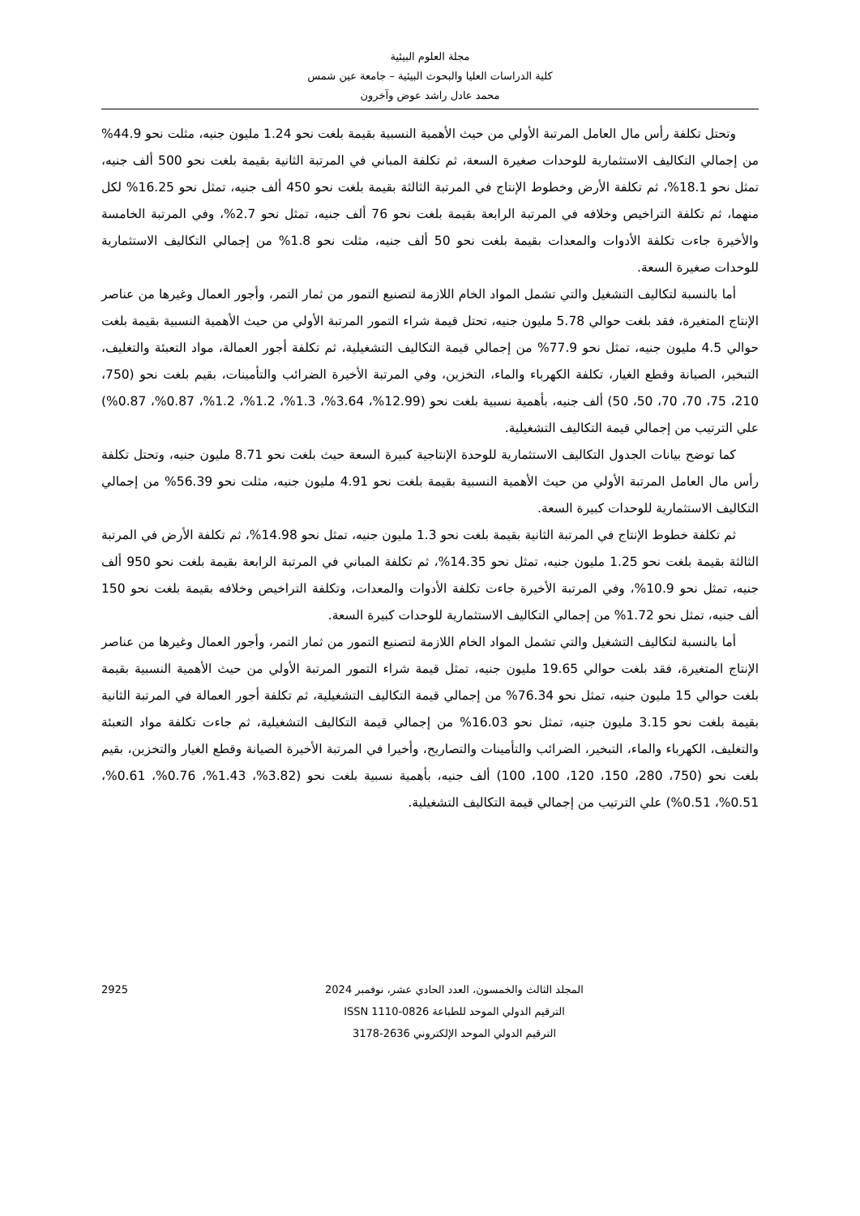مجلة العلوم البيئية
كلية الدراسات العليا والبحوث البيئية – جامعة عين شمس
محمد عادل راشد عوض وآخرون
وتحتل تكلفة رأس مال العامل المرتبة الأولي من حيث الأهمية النسبية بقيمة بلغت نحو 1.24 مليون جنيه، مثلت نحو 44.9% من إجمالي التكاليف الاستثمارية للوحدات صغيرة السعة، ثم تكلفة المباني في المرتبة الثانية بقيمة بلغت نحو 500 ألف جنيه، تمثل نحو 18.1%، ثم تكلفة الأرض وخطوط الإنتاج في المرتبة الثالثة بقيمة بلغت نحو 450 ألف جنيه، تمثل نحو 16.25% لكل منهما، ثم تكلفة التراخيص وخلافه في المرتبة الرابعة بقيمة بلغت نحو 76 ألف جنيه، تمثل نحو 2.7%، وفي المرتبة الخامسة والأخيرة جاءت تكلفة الأدوات والمعدات بقيمة بلغت نحو 50 ألف جنيه، مثلت نحو 1.8% من إجمالي التكاليف الاستثمارية للوحدات صغيرة السعة.
أما بالنسبة لتكاليف التشغيل والتي تشمل المواد الخام اللازمة لتصنيع التمور من ثمار التمر، وأجور العمال وغيرها من عناصر الإنتاج المتغيرة، فقد بلغت حوالي 5.78 مليون جنيه، تحتل قيمة شراء التمور المرتبة الأولي من حيث الأهمية النسبية بقيمة بلغت حوالي 4.5 مليون جنيه، تمثل نحو 77.9% من إجمالي قيمة التكاليف التشغيلية، ثم تكلفة أجور العمالة، مواد التعبئة والتغليف، التبخير، الصيانة وقطع الغيار، تكلفة الكهرباء والماء، التخزين، وفي المرتبة الأخيرة الضرائب والتأمينات، بقيم بلغت نحو (750، 210، 75، 70، 70، 50، 50) ألف جنيه، بأهمية نسبية بلغت نحو (12.99%، 3.64%، 1.3%، 1.2%، 1.2%، 0.87%، 0.87%) علي الترتيب من إجمالي قيمة التكاليف التشغيلية.
كما توضح بيانات الجدول التكاليف الاستثمارية للوحدة الإنتاجية كبيرة السعة حيث بلغت نحو 8.71 مليون جنيه، وتحتل تكلفة رأس مال العامل المرتبة الأولي من حيث الأهمية النسبية بقيمة بلغت نحو 4.91 مليون جنيه، مثلت نحو 56.39% من إجمالي التكاليف الاستثمارية للوحدات كبيرة السعة.
ثم تكلفة خطوط الإنتاج في المرتبة الثانية بقيمة بلغت نحو 1.3 مليون جنيه، تمثل نحو 14.98%، ثم تكلفة الأرض في المرتبة الثالثة بقيمة بلغت نحو 1.25 مليون جنيه، تمثل نحو 14.35%، ثم تكلفة المباني في المرتبة الرابعة بقيمة بلغت نحو 950 ألف جنيه، تمثل نحو 10.9%، وفي المرتبة الأخيرة جاءت تكلفة الأدوات والمعدات، وتكلفة التراخيص وخلافه بقيمة بلغت نحو 150 ألف جنيه، تمثل نحو 1.72% من إجمالي التكاليف الاستثمارية للوحدات كبيرة السعة.
أما بالنسبة لتكاليف التشغيل والتي تشمل المواد الخام اللازمة لتصنيع التمور من ثمار التمر، وأجور العمال وغيرها من عناصر الإنتاج المتغيرة، فقد بلغت حوالي 19.65 مليون جنيه، تمثل قيمة شراء التمور المرتبة الأولي من حيث الأهمية النسبية بقيمة بلغت حوالي 15 مليون جنيه، تمثل نحو 76.34% من إجمالي قيمة التكاليف التشغيلية، ثم تكلفة أجور العمالة في المرتبة الثانية بقيمة بلغت نحو 3.15 مليون جنيه، تمثل نحو 16.03% من إجمالي قيمة التكاليف التشغيلية، ثم جاءت تكلفة مواد التعبئة والتغليف، الكهرباء والماء، التبخير، الضرائب والتأمينات والتصاريح، وأخيرا في المرتبة الأخيرة الصيانة وقطع الغيار والتخزين، بقيم بلغت نحو (750، 280، 150، 120، 100، 100) ألف جنيه، بأهمية نسبية بلغت نحو (3.82%، 1.43%، 0.76%، 0.61%، 0.51%، 0.51%) علي الترتيب من إجمالي قيمة التكاليف التشغيلية.
المجلد الثالث والخمسون، العدد الحادي عشر، نوفمبر 2024
الترقيم الدولي الموحد للطباعة ISSN 1110-0826
الترقيم الدولي الموحد الإلكتروني 2636-3178
2925